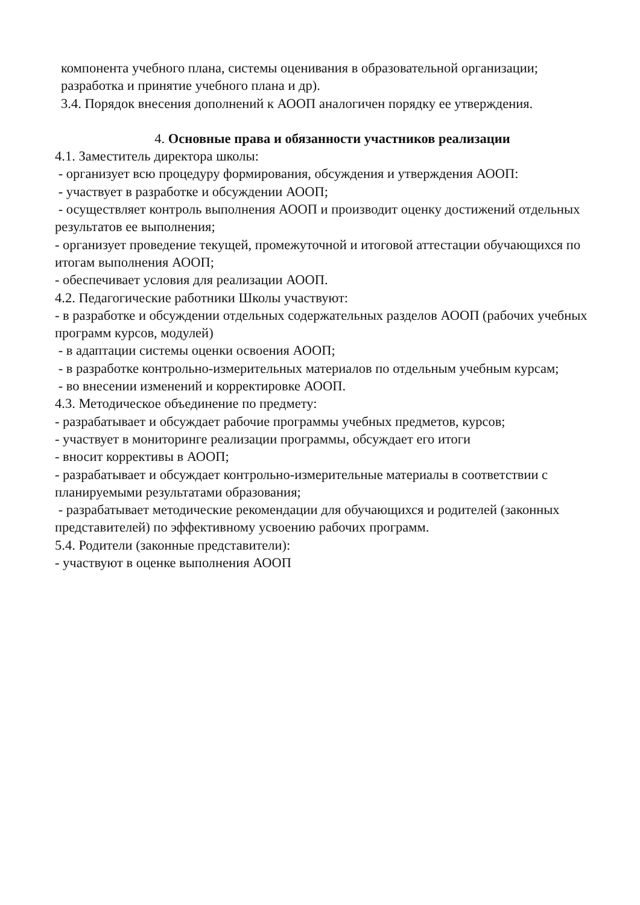компонента учебного плана, системы оценивания в образовательной организации;
разработка и принятие учебного плана и др).
3.4. Порядок внесения дополнений к АООП аналогичен порядку ее утверждения.
4. Основные права и обязанности участников реализации
4.1. Заместитель директора школы:
- организует всю процедуру формирования, обсуждения и утверждения АООП:
- участвует в разработке и обсуждении АООП;
- осуществляет контроль выполнения АООП и производит оценку достижений отдельных результатов ее выполнения;
- организует проведение текущей, промежуточной и итоговой аттестации обучающихся по итогам выполнения АООП;
- обеспечивает условия для реализации АООП.
4.2. Педагогические работники Школы участвуют:
- в разработке и обсуждении отдельных содержательных разделов АООП (рабочих учебных программ курсов, модулей)
- в адаптации системы оценки освоения АООП;
- в разработке контрольно-измерительных материалов по отдельным учебным курсам;
- во внесении изменений и корректировке АООП.
4.3. Методическое объединение по предмету:
- разрабатывает и обсуждает рабочие программы учебных предметов, курсов;
- участвует в мониторинге реализации программы, обсуждает его итоги
- вносит коррективы в АООП;
- разрабатывает и обсуждает контрольно-измерительные материалы в соответствии с планируемыми результатами образования;
- разрабатывает методические рекомендации для обучающихся и родителей (законных представителей) по эффективному усвоению рабочих программ.
5.4. Родители (законные представители):
- участвуют в оценке выполнения АООП